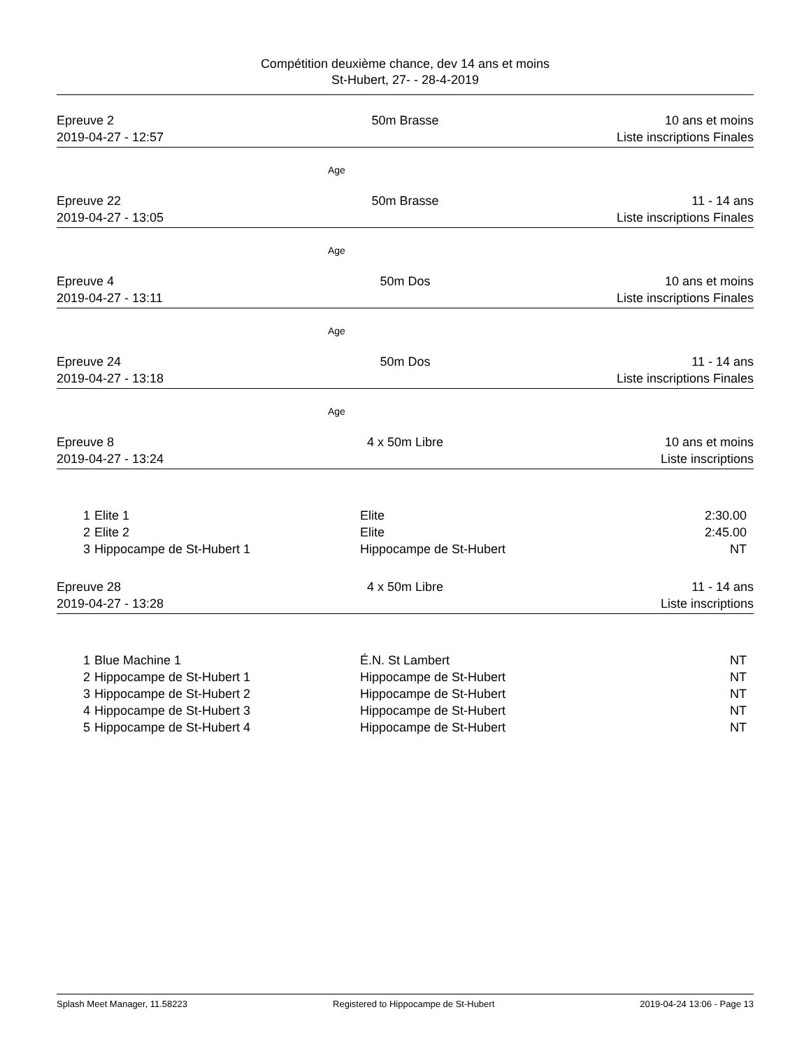Compétition deuxième chance, dev 14 ans et moins
St-Hubert, 27- - 28-4-2019
Epreuve 2
2019-04-27 - 12:57
50m Brasse 10 ans et moins
Liste inscriptions Finales
Age
Epreuve 22
2019-04-27 - 13:05
50m Brasse 11 - 14 ans
Liste inscriptions Finales
Age
Epreuve 4
2019-04-27 - 13:11
50m Dos 10 ans et moins
Liste inscriptions Finales
Age
Epreuve 24
2019-04-27 - 13:18
50m Dos 11 - 14 ans
Liste inscriptions Finales
Age
Epreuve 8
2019-04-27 - 13:24
4 x 50m Libre 10 ans et moins
Liste inscriptions
| 1 | Elite 1 | Elite | 2:30.00 |
| 2 | Elite 2 | Elite | 2:45.00 |
| 3 | Hippocampe de St-Hubert 1 | Hippocampe de St-Hubert | NT |
Epreuve 28
2019-04-27 - 13:28
4 x 50m Libre 11 - 14 ans
Liste inscriptions
| 1 | Blue Machine 1 | É.N. St Lambert | NT |
| 2 | Hippocampe de St-Hubert 1 | Hippocampe de St-Hubert | NT |
| 3 | Hippocampe de St-Hubert 2 | Hippocampe de St-Hubert | NT |
| 4 | Hippocampe de St-Hubert 3 | Hippocampe de St-Hubert | NT |
| 5 | Hippocampe de St-Hubert 4 | Hippocampe de St-Hubert | NT |
Splash Meet Manager, 11.58223 Registered to Hippocampe de St-Hubert 2019-04-24 13:06 - Page 13